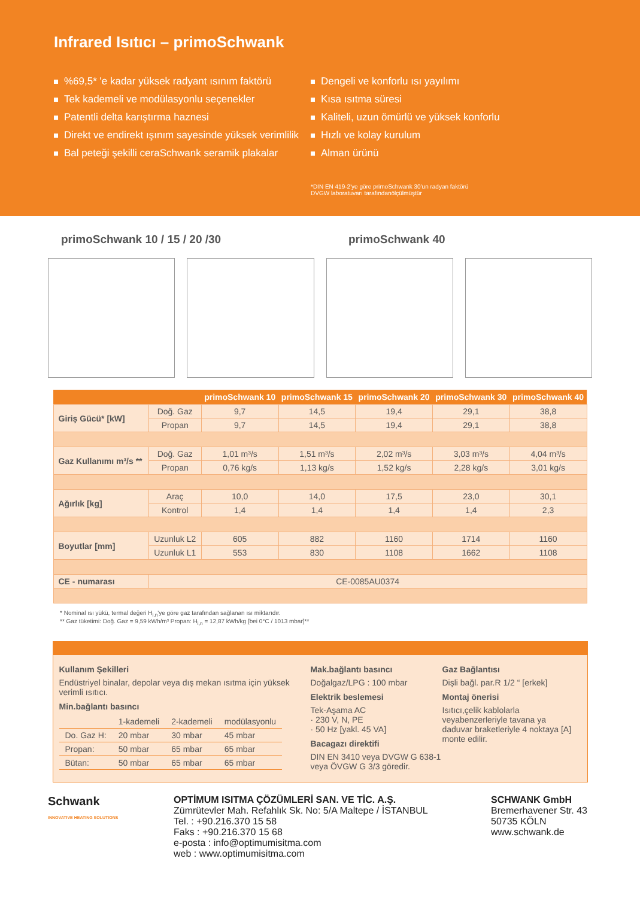Infrared Isıtıcı – primoSchwank
%69,5* 'e kadar yüksek radyant ısınım faktörü
Tek kademeli ve modülasyonlu seçenekler
Patentli delta karıştırma haznesi
Direkt ve endirekt ışınım sayesinde yüksek verimlilik
Bal peteği şekilli ceraSchwank seramik plakalar
Dengeli ve konforlu ısı yayılımı
Kısa ısıtma süresi
Kaliteli, uzun ömürlü ve yüksek konforlu
Hızlı ve kolay kurulum
Alman ürünü
*DIN EN 419-2'ye göre primoSchwank 30'un radyan faktörü
DVGW laboratuvarı tarafındanölçülmüştür
primoSchwank 10 / 15 / 20 /30 primoSchwank 40
| | | primoSchwank 10 | primoSchwank 15 | primoSchwank 20 | primoSchwank 30 | primoSchwank 40 |
| --- | --- | --- | --- | --- | --- | --- |
| Giriş Gücü* [kW] | Doğ. Gaz | 9,7 | 14,5 | 19,4 | 29,1 | 38,8 |
| | Propan | 9,7 | 14,5 | 19,4 | 29,1 | 38,8 |
| Gaz Kullanımı m³/s ** | Doğ. Gaz | 1,01 m³/s | 1,51 m³/s | 2,02 m³/s | 3,03 m³/s | 4,04 m³/s |
| | Propan | 0,76 kg/s | 1,13 kg/s | 1,52 kg/s | 2,28 kg/s | 3,01 kg/s |
| Ağırlık [kg] | Araç | 10,0 | 14,0 | 17,5 | 23,0 | 30,1 |
| | Kontrol | 1,4 | 1,4 | 1,4 | 1,4 | 2,3 |
| Boyutlar [mm] | Uzunluk L2 | 605 | 882 | 1160 | 1714 | 1160 |
| | Uzunluk L1 | 553 | 830 | 1108 | 1662 | 1108 |
| CE - numarası | CE-0085AU0374 | | | | | |
* Nominal ısı yükü, termal değeri H<sub>i,n</sub>'ye göre gaz tarafından sağlanan ısı miktarıdır.
** Gaz tüketimi: Doğ. Gaz = 9,59 kWh/m³ Propan: H<sub>i,n</sub> = 12,87 kWh/kg [bei 0°C / 1013 mbar]**
Kullanım Şekilleri
Endüstriyel binalar, depolar veya dış mekan ısıtma için yüksek verimli ısıtıcı.
Min.bağlantı basıncı
| | 1-kademeli | 2-kademeli | modülasyonlu |
| Do. Gaz H: | 20 mbar | 30 mbar | 45 mbar |
| Propan: | 50 mbar | 65 mbar | 65 mbar |
| Bütan: | 50 mbar | 65 mbar | 65 mbar |
Mak.bağlantı basıncı
Doğalgaz/LPG : 100 mbar
Elektrik beslemesi
Tek-Aşama AC
· 230 V, N, PE
· 50 Hz [yakl. 45 VA]
Bacagazı direktifi
DIN EN 3410 veya DVGW G 638-1 veya ÖVGW G 3/3 göredir.
Gaz Bağlantısı
Dişli bağl. par.R 1/2 “ [erkek]
Montaj önerisi
Isıtıcı,çelik kablolarla veyabenzerleriyle tavana ya daduvar braketleriyle 4 noktaya [A] monte edilir.
Schwank
INNOVATIVE HEATING SOLUTIONS
OPTİMUM ISITMA ÇÖZÜMLERİ SAN. VE TİC. A.Ş.
Zümrütevler Mah. Refahlık Sk. No: 5/A Maltepe / İSTANBUL
Tel. : +90.216.370 15 58
Faks : +90.216.370 15 68
e-posta : info@optimumisitma.com
web : www.optimumisitma.com
SCHWANK GmbH
Bremerhavener Str. 43
50735 KÖLN
www.schwank.de